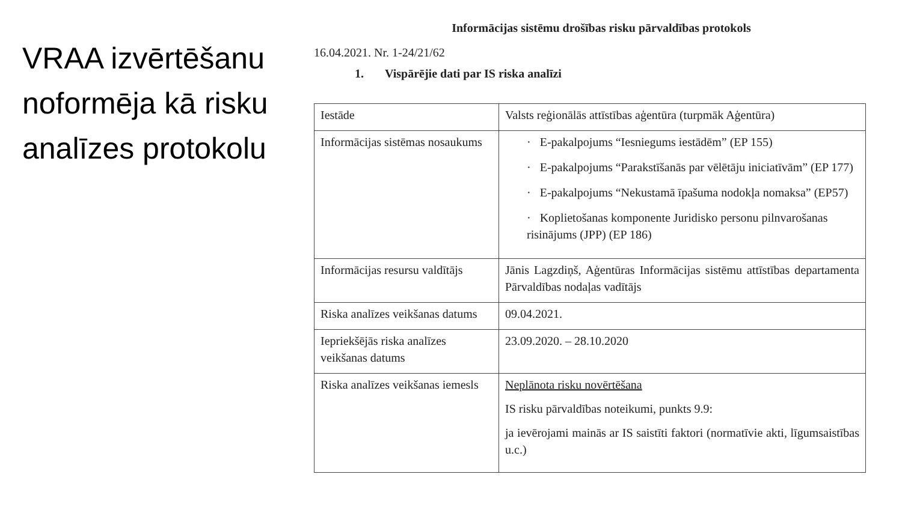VRAA izvērtēšanu noformēja kā risku analīzes protokolu
Informācijas sistēmu drošības risku pārvaldības protokols
16.04.2021. Nr. 1-24/21/62
1. Vispārējie dati par IS riska analīzi
| Iestāde | Valsts reģionālās attīstības aģentūra (turpmāk Aģentūra) |
| Informācijas sistēmas nosaukums | · E-pakalpojums “Iesniegums iestādēm” (EP 155) · E-pakalpojums “Parakstīšanās par vēlētāju iniciatīvām” (EP 177) · E-pakalpojums “Nekustamā īpašuma nodokļa nomaksa” (EP57) · Koplietošanas komponente Juridisko personu pilnvarošanas risinājums (JPP) (EP 186) |
| Informācijas resursu valdītājs | Jānis Lagzdiņš, Aģentūras Informācijas sistēmu attīstības departamenta Pārvaldības nodaļas vadītājs |
| Riska analīzes veikšanas datums | 09.04.2021. |
| Iepriekšējās riska analīzes veikšanas datums | 23.09.2020. – 28.10.2020 |
| Riska analīzes veikšanas iemesls | Neplānota risku novērtēšana IS risku pārvaldības noteikumi, punkts 9.9: ja ievērojami mainās ar IS saistīti faktori (normatīvie akti, līgumsaistības u.c.) |